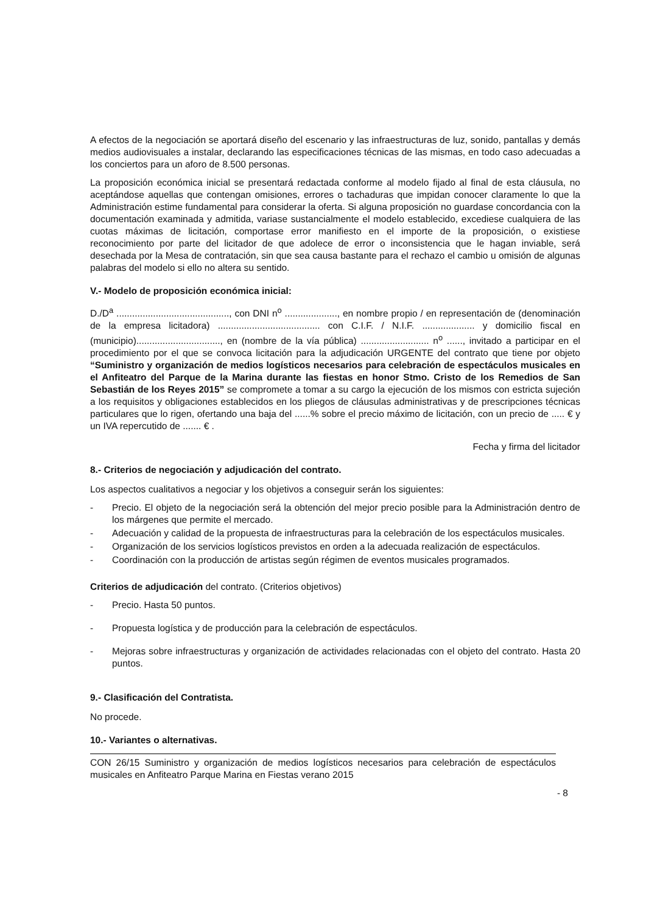A efectos de la negociación se aportará diseño del escenario y las infraestructuras de luz, sonido, pantallas y demás medios audiovisuales a instalar, declarando las especificaciones técnicas de las mismas, en todo caso adecuadas a los conciertos para un aforo de 8.500 personas.
La proposición económica inicial se presentará redactada conforme al modelo fijado al final de esta cláusula, no aceptándose aquellas que contengan omisiones, errores o tachaduras que impidan conocer claramente lo que la Administración estime fundamental para considerar la oferta. Si alguna proposición no guardase concordancia con la documentación examinada y admitida, variase sustancialmente el modelo establecido, excediese cualquiera de las cuotas máximas de licitación, comportase error manifiesto en el importe de la proposición, o existiese reconocimiento por parte del licitador de que adolece de error o inconsistencia que le hagan inviable, será desechada por la Mesa de contratación, sin que sea causa bastante para el rechazo el cambio u omisión de algunas palabras del modelo si ello no altera su sentido.
V.- Modelo de proposición económica inicial:
D./D<sup>a</sup> ..........................................., con DNI n<sup>o</sup> ...................., en nombre propio / en representación de (denominación de la empresa licitadora) ....................................... con C.I.F. / N.I.F. .................... y domicilio fiscal en (municipio)................................, en (nombre de la vía pública) .......................... n<sup>o</sup> ......, invitado a participar en el procedimiento por el que se convoca licitación para la adjudicación URGENTE del contrato que tiene por objeto “Suministro y organización de medios logísticos necesarios para celebración de espectáculos musicales en el Anfiteatro del Parque de la Marina durante las fiestas en honor Stmo. Cristo de los Remedios de San Sebastián de los Reyes 2015” se compromete a tomar a su cargo la ejecución de los mismos con estricta sujeción a los requisitos y obligaciones establecidos en los pliegos de cláusulas administrativas y de prescripciones técnicas particulares que lo rigen, ofertando una baja del ......% sobre el precio máximo de licitación, con un precio de ..... € y un IVA repercutido de ....... € .
Fecha y firma del licitador
8.- Criterios de negociación y adjudicación del contrato.
Los aspectos cualitativos a negociar y los objetivos a conseguir serán los siguientes:
- Precio. El objeto de la negociación será la obtención del mejor precio posible para la Administración dentro de los márgenes que permite el mercado.
- Adecuación y calidad de la propuesta de infraestructuras para la celebración de los espectáculos musicales.
- Organización de los servicios logísticos previstos en orden a la adecuada realización de espectáculos.
- Coordinación con la producción de artistas según régimen de eventos musicales programados.
Criterios de adjudicación del contrato. (Criterios objetivos)
- Precio. Hasta 50 puntos.
- Propuesta logística y de producción para la celebración de espectáculos.
- Mejoras sobre infraestructuras y organización de actividades relacionadas con el objeto del contrato. Hasta 20 puntos.
9.- Clasificación del Contratista.
No procede.
10.- Variantes o alternativas.
CON 26/15 Suministro y organización de medios logísticos necesarios para celebración de espectáculos musicales en Anfiteatro Parque Marina en Fiestas verano 2015
- 8